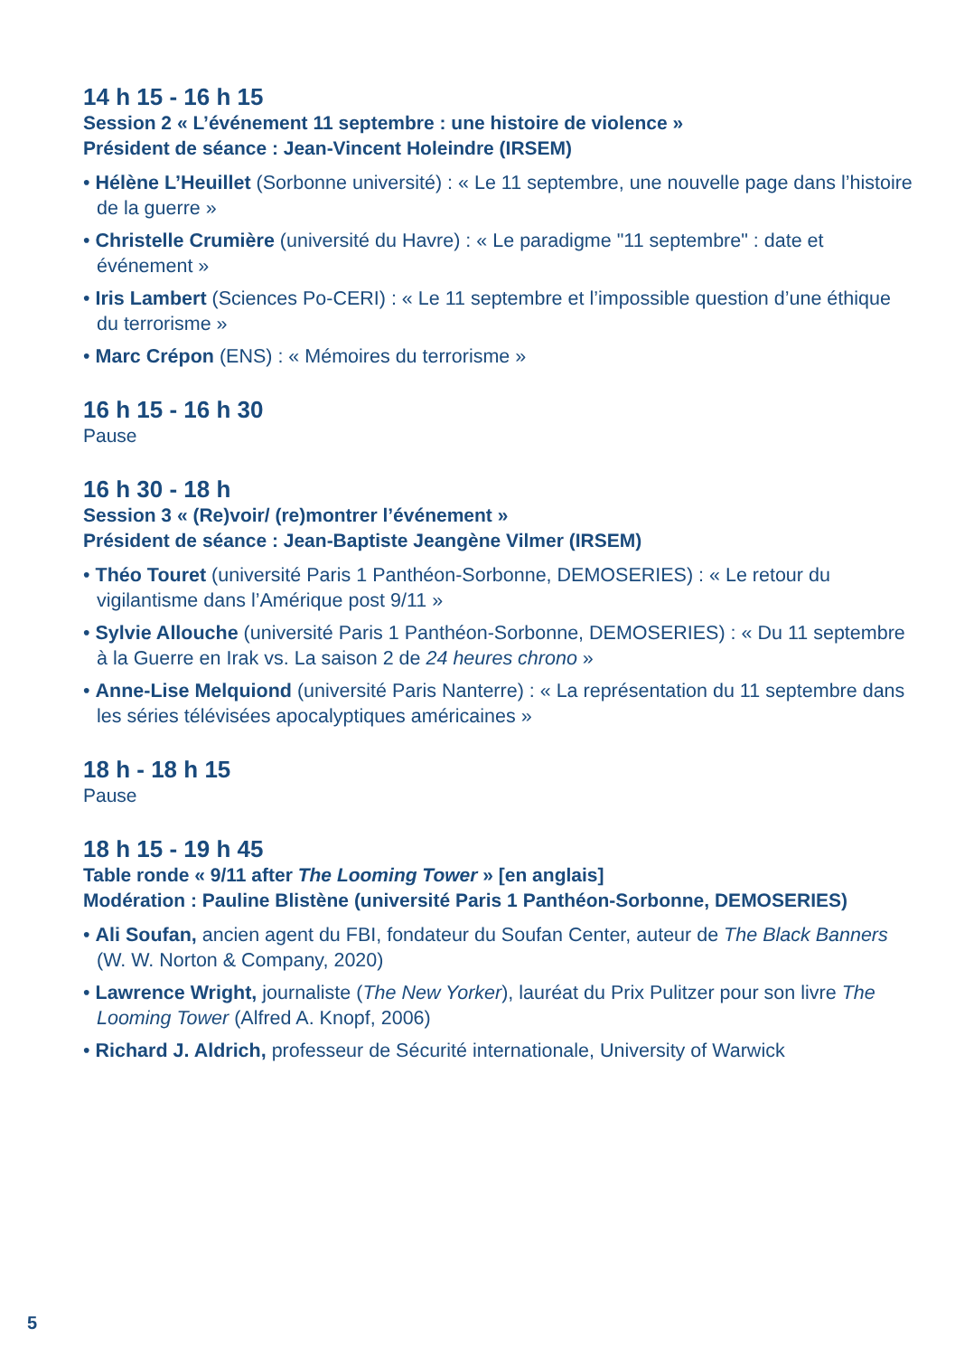14 h 15 - 16 h 15
Session 2 « L’événement 11 septembre : une histoire de violence »
Président de séance : Jean-Vincent Holeindre (IRSEM)
• Hélène L’Heuillet (Sorbonne université) : « Le 11 septembre, une nouvelle page dans l’histoire de la guerre »
• Christelle Crumière (université du Havre) : « Le paradigme "11 septembre" : date et événement »
• Iris Lambert (Sciences Po-CERI) : « Le 11 septembre et l’impossible question d’une éthique du terrorisme »
• Marc Crépon (ENS) : « Mémoires du terrorisme »
16 h 15 - 16 h 30
Pause
16 h 30 - 18 h
Session 3 « (Re)voir/ (re)montrer l’événement »
Président de séance : Jean-Baptiste Jeangène Vilmer (IRSEM)
• Théo Touret (université Paris 1 Panthéon-Sorbonne, DEMOSERIES) : « Le retour du vigilantisme dans l’Amérique post 9/11 »
• Sylvie Allouche (université Paris 1 Panthéon-Sorbonne, DEMOSERIES) : « Du 11 septembre à la Guerre en Irak vs. La saison 2 de 24 heures chrono »
• Anne-Lise Melquiond (université Paris Nanterre) : « La représentation du 11 septembre dans les séries télévisées apocalyptiques américaines »
18 h - 18 h 15
Pause
18 h 15 - 19 h 45
Table ronde « 9/11 after The Looming Tower » [en anglais]
Modération : Pauline Blistène (université Paris 1 Panthéon-Sorbonne, DEMOSERIES)
• Ali Soufan, ancien agent du FBI, fondateur du Soufan Center, auteur de The Black Banners (W. W. Norton & Company, 2020)
• Lawrence Wright, journaliste (The New Yorker), lauréat du Prix Pulitzer pour son livre The Looming Tower (Alfred A. Knopf, 2006)
• Richard J. Aldrich, professeur de Sécurité internationale, University of Warwick
5